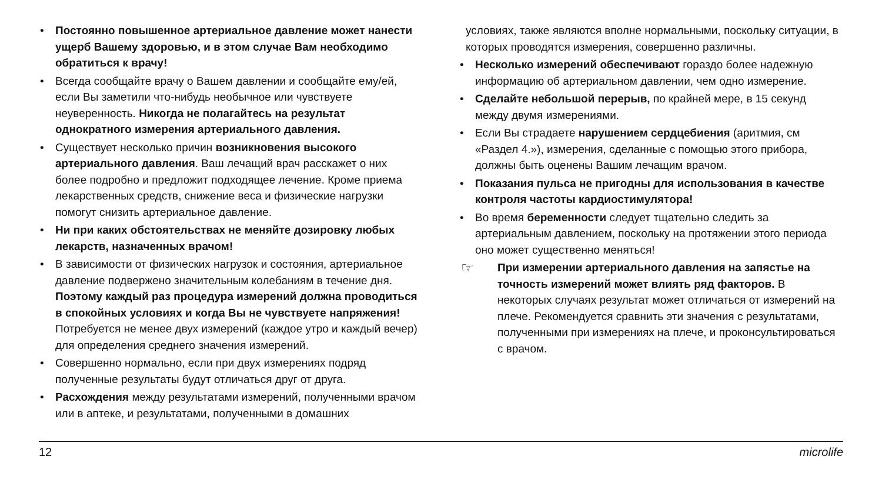• Постоянно повышенное артериальное давление может нанести ущерб Вашему здоровью, и в этом случае Вам необходимо обратиться к врачу!
• Всегда сообщайте врачу о Вашем давлении и сообщайте ему/ей, если Вы заметили что-нибудь необычное или чувствуете неуверенность. Никогда не полагайтесь на результат однократного измерения артериального давления.
• Существует несколько причин возникновения высокого артериального давления. Ваш лечащий врач расскажет о них более подробно и предложит подходящее лечение. Кроме приема лекарственных средств, снижение веса и физические нагрузки помогут снизить артериальное давление.
• Ни при каких обстоятельствах не меняйте дозировку любых лекарств, назначенных врачом!
• В зависимости от физических нагрузок и состояния, артериальное давление подвержено значительным колебаниям в течение дня. Поэтому каждый раз процедура измерений должна проводиться в спокойных условиях и когда Вы не чувствуете напряжения! Потребуется не менее двух измерений (каждое утро и каждый вечер) для определения среднего значения измерений.
• Совершенно нормально, если при двух измерениях подряд полученные результаты будут отличаться друг от друга.
• Расхождения между результатами измерений, полученными врачом или в аптеке, и результатами, полученными в домашних
условиях, также являются вполне нормальными, поскольку ситуации, в которых проводятся измерения, совершенно различны.
• Несколько измерений обеспечивают гораздо более надежную информацию об артериальном давлении, чем одно измерение.
• Сделайте небольшой перерыв, по крайней мере, в 15 секунд между двумя измерениями.
• Если Вы страдаете нарушением сердцебиения (аритмия, см «Раздел 4.»), измерения, сделанные с помощью этого прибора, должны быть оценены Вашим лечащим врачом.
• Показания пульса не пригодны для использования в качестве контроля частоты кардиостимулятора!
• Во время беременности следует тщательно следить за артериальным давлением, поскольку на протяжении этого периода оно может существенно меняться!
☞ При измерении артериального давления на запястье на точность измерений может влиять ряд факторов. В некоторых случаях результат может отличаться от измерений на плече. Рекомендуется сравнить эти значения с результатами, полученными при измерениях на плече, и проконсультироваться с врачом.
12 microlife